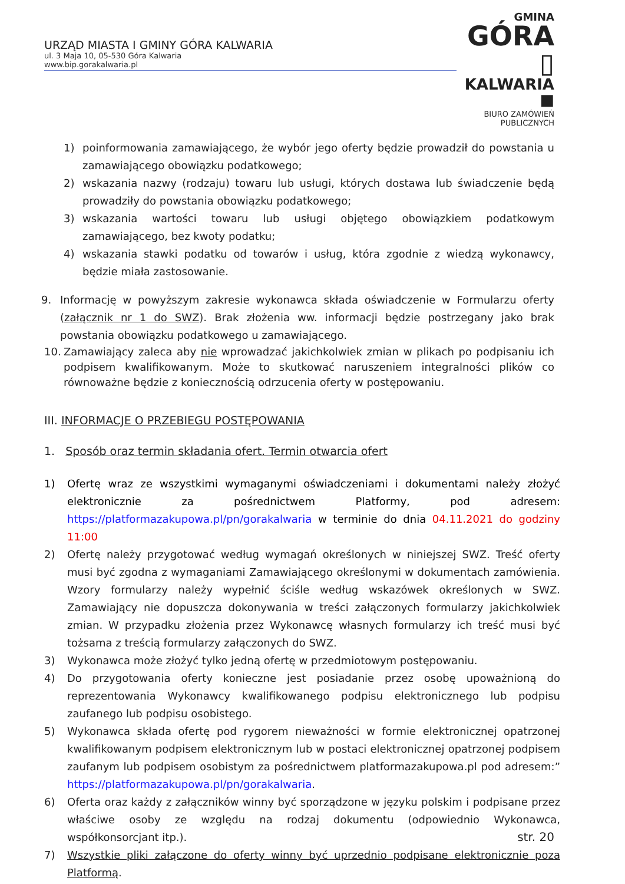URZĄD MIASTA I GMINY GÓRA KALWARIA
ul. 3 Maja 10, 05-530 Góra Kalwaria
www.bip.gorakalwaria.pl
GMINA
GÓRA ▯
KALWARIA ■
BIURO ZAMÓWIEŃ PUBLICZNYCH
1) poinformowania zamawiającego, że wybór jego oferty będzie prowadził do powstania u zamawiającego obowiązku podatkowego;
2) wskazania nazwy (rodzaju) towaru lub usługi, których dostawa lub świadczenie będą prowadziły do powstania obowiązku podatkowego;
3) wskazania wartości towaru lub usługi objętego obowiązkiem podatkowym zamawiającego, bez kwoty podatku;
4) wskazania stawki podatku od towarów i usług, która zgodnie z wiedzą wykonawcy, będzie miała zastosowanie.
9. Informację w powyższym zakresie wykonawca składa oświadczenie w Formularzu oferty (załącznik nr 1 do SWZ). Brak złożenia ww. informacji będzie postrzegany jako brak powstania obowiązku podatkowego u zamawiającego.
10. Zamawiający zaleca aby nie wprowadzać jakichkolwiek zmian w plikach po podpisaniu ich podpisem kwalifikowanym. Może to skutkować naruszeniem integralności plików co równoważne będzie z koniecznością odrzucenia oferty w postępowaniu.
III. INFORMACJE O PRZEBIEGU POSTĘPOWANIA
1. Sposób oraz termin składania ofert. Termin otwarcia ofert
1) Ofertę wraz ze wszystkimi wymaganymi oświadczeniami i dokumentami należy złożyć elektronicznie za pośrednictwem Platformy, pod adresem: https://platformazakupowa.pl/pn/gorakalwaria w terminie do dnia 04.11.2021 do godziny 11:00
2) Ofertę należy przygotować według wymagań określonych w niniejszej SWZ. Treść oferty musi być zgodna z wymaganiami Zamawiającego określonymi w dokumentach zamówienia. Wzory formularzy należy wypełnić ściśle według wskazówek określonych w SWZ. Zamawiający nie dopuszcza dokonywania w treści załączonych formularzy jakichkolwiek zmian. W przypadku złożenia przez Wykonawcę własnych formularzy ich treść musi być tożsama z treścią formularzy załączonych do SWZ.
3) Wykonawca może złożyć tylko jedną ofertę w przedmiotowym postępowaniu.
4) Do przygotowania oferty konieczne jest posiadanie przez osobę upoważnioną do reprezentowania Wykonawcy kwalifikowanego podpisu elektronicznego lub podpisu zaufanego lub podpisu osobistego.
5) Wykonawca składa ofertę pod rygorem nieważności w formie elektronicznej opatrzonej kwalifikowanym podpisem elektronicznym lub w postaci elektronicznej opatrzonej podpisem zaufanym lub podpisem osobistym za pośrednictwem platformazakupowa.pl pod adresem:” https://platformazakupowa.pl/pn/gorakalwaria.
6) Oferta oraz każdy z załączników winny być sporządzone w języku polskim i podpisane przez właściwe osoby ze względu na rodzaj dokumentu (odpowiednio Wykonawca, współkonsorcjant itp.).
7) Wszystkie pliki załączone do oferty winny być uprzednio podpisane elektronicznie poza Platformą.
str. 20